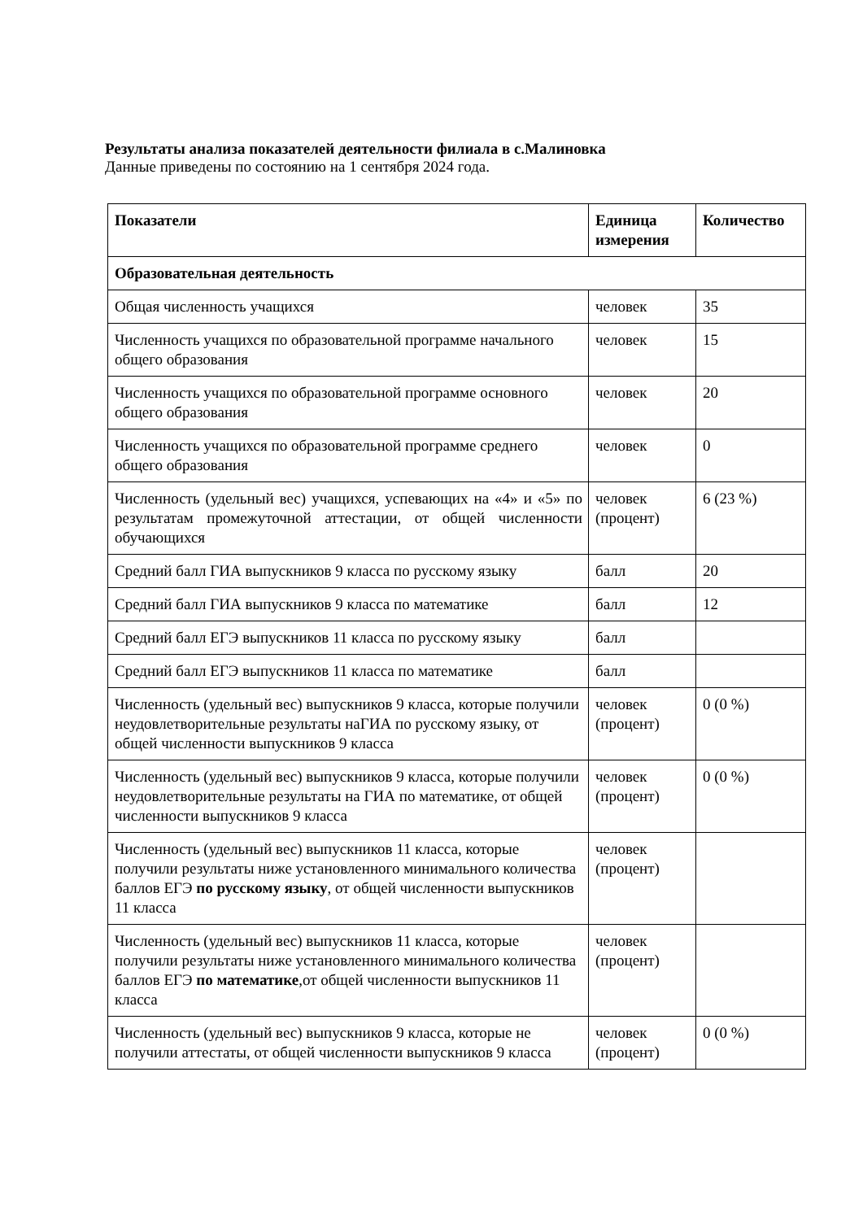Результаты анализа показателей деятельности филиала в с.Малиновка
Данные приведены по состоянию на 1 сентября 2024 года.
| Показатели | Единица измерения | Количество |
| --- | --- | --- |
| Образовательная деятельность | | |
| Общая численность учащихся | человек | 35 |
| Численность учащихся по образовательной программе начального общего образования | человек | 15 |
| Численность учащихся по образовательной программе основного общего образования | человек | 20 |
| Численность учащихся по образовательной программе среднего общего образования | человек | 0 |
| Численность (удельный вес) учащихся, успевающих на «4» и «5» по результатам промежуточной аттестации, от общей численности обучающихся | человек (процент) | 6 (23 %) |
| Средний балл ГИА выпускников 9 класса по русскому языку | балл | 20 |
| Средний балл ГИА выпускников 9 класса по математике | балл | 12 |
| Средний балл ЕГЭ выпускников 11 класса по русскому языку | балл | |
| Средний балл ЕГЭ выпускников 11 класса по математике | балл | |
| Численность (удельный вес) выпускников 9 класса, которые получили неудовлетворительные результаты наГИА по русскому языку, от общей численности выпускников 9 класса | человек (процент) | 0 (0 %) |
| Численность (удельный вес) выпускников 9 класса, которые получили неудовлетворительные результаты на ГИА по математике, от общей численности выпускников 9 класса | человек (процент) | 0 (0 %) |
| Численность (удельный вес) выпускников 11 класса, которые получили результаты ниже установленного минимального количества баллов ЕГЭ по русскому языку , от общей численности выпускников 11 класса | человек (процент) | |
| Численность (удельный вес) выпускников 11 класса, которые получили результаты ниже установленного минимального количества баллов ЕГЭ по математике ,от общей численности выпускников 11 класса | человек (процент) | |
| Численность (удельный вес) выпускников 9 класса, которые не получили аттестаты, от общей численности выпускников 9 класса | человек (процент) | 0 (0 %) |